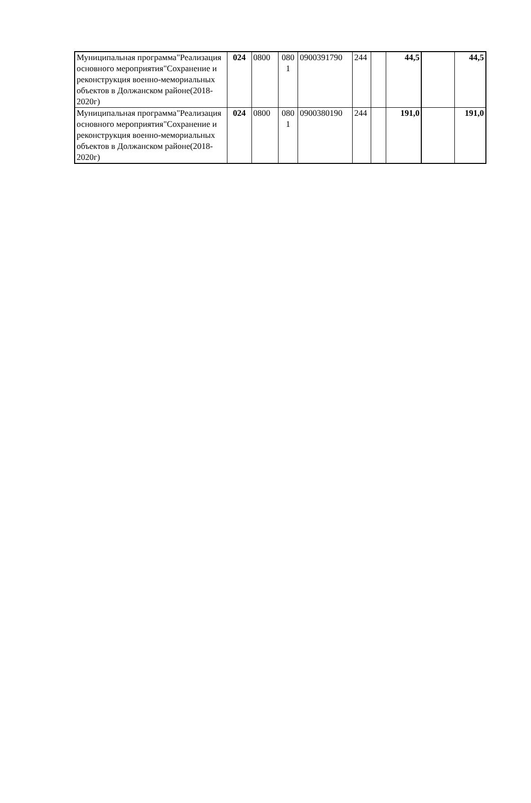| Муниципальная программа"Реализация основного мероприятия"Сохранение и реконструкция военно-мемориальных объектов в Должанском районе(2018-2020г) | 024 | 0800 | 080 1 | 0900391790 | 244 | | 44,5 | | 44,5 |
| Муниципальная программа"Реализация основного мероприятия"Сохранение и реконструкция военно-мемориальных объектов в Должанском районе(2018-2020г) | 024 | 0800 | 080 1 | 0900380190 | 244 | | 191,0 | | 191,0 |